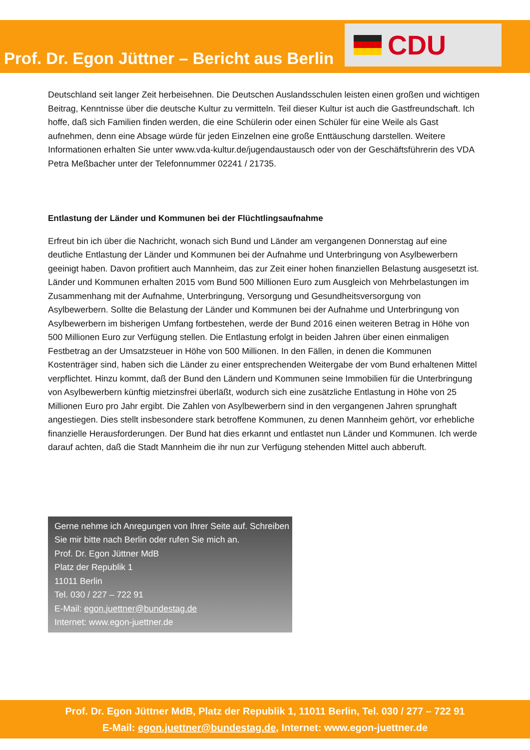CDU
Prof. Dr. Egon Jüttner – Bericht aus Berlin
Deutschland seit langer Zeit herbeisehnen. Die Deutschen Auslandsschulen leisten einen großen und wichtigen Beitrag, Kenntnisse über die deutsche Kultur zu vermitteln. Teil dieser Kultur ist auch die Gastfreundschaft. Ich hoffe, daß sich Familien finden werden, die eine Schülerin oder einen Schüler für eine Weile als Gast aufnehmen, denn eine Absage würde für jeden Einzelnen eine große Enttäuschung darstellen. Weitere Informationen erhalten Sie unter www.vda-kultur.de/jugendaustausch oder von der Geschäftsführerin des VDA Petra Meßbacher unter der Telefonnummer 02241 / 21735.
Entlastung der Länder und Kommunen bei der Flüchtlingsaufnahme
Erfreut bin ich über die Nachricht, wonach sich Bund und Länder am vergangenen Donnerstag auf eine deutliche Entlastung der Länder und Kommunen bei der Aufnahme und Unterbringung von Asylbewerbern geeinigt haben. Davon profitiert auch Mannheim, das zur Zeit einer hohen finanziellen Belastung ausgesetzt ist. Länder und Kommunen erhalten 2015 vom Bund 500 Millionen Euro zum Ausgleich von Mehrbelastungen im Zusammenhang mit der Aufnahme, Unterbringung, Versorgung und Gesundheitsversorgung von Asylbewerbern. Sollte die Belastung der Länder und Kommunen bei der Aufnahme und Unterbringung von Asylbewerbern im bisherigen Umfang fortbestehen, werde der Bund 2016 einen weiteren Betrag in Höhe von 500 Millionen Euro zur Verfügung stellen. Die Entlastung erfolgt in beiden Jahren über einen einmaligen Festbetrag an der Umsatzsteuer in Höhe von 500 Millionen. In den Fällen, in denen die Kommunen Kostenträger sind, haben sich die Länder zu einer entsprechenden Weitergabe der vom Bund erhaltenen Mittel verpflichtet. Hinzu kommt, daß der Bund den Ländern und Kommunen seine Immobilien für die Unterbringung von Asylbewerbern künftig mietzinsfrei überläßt, wodurch sich eine zusätzliche Entlastung in Höhe von 25 Millionen Euro pro Jahr ergibt. Die Zahlen von Asylbewerbern sind in den vergangenen Jahren sprunghaft angestiegen. Dies stellt insbesondere stark betroffene Kommunen, zu denen Mannheim gehört, vor erhebliche finanzielle Herausforderungen. Der Bund hat dies erkannt und entlastet nun Länder und Kommunen. Ich werde darauf achten, daß die Stadt Mannheim die ihr nun zur Verfügung stehenden Mittel auch abberuft.
Gerne nehme ich Anregungen von Ihrer Seite auf. Schreiben Sie mir bitte nach Berlin oder rufen Sie mich an.
Prof. Dr. Egon Jüttner MdB
Platz der Republik 1
11011 Berlin
Tel. 030 / 227 – 722 91
E-Mail: egon.juettner@bundestag.de
Internet: www.egon-juettner.de
Prof. Dr. Egon Jüttner MdB, Platz der Republik 1, 11011 Berlin, Tel. 030 / 277 – 722 91
E-Mail: egon.juettner@bundestag.de, Internet: www.egon-juettner.de